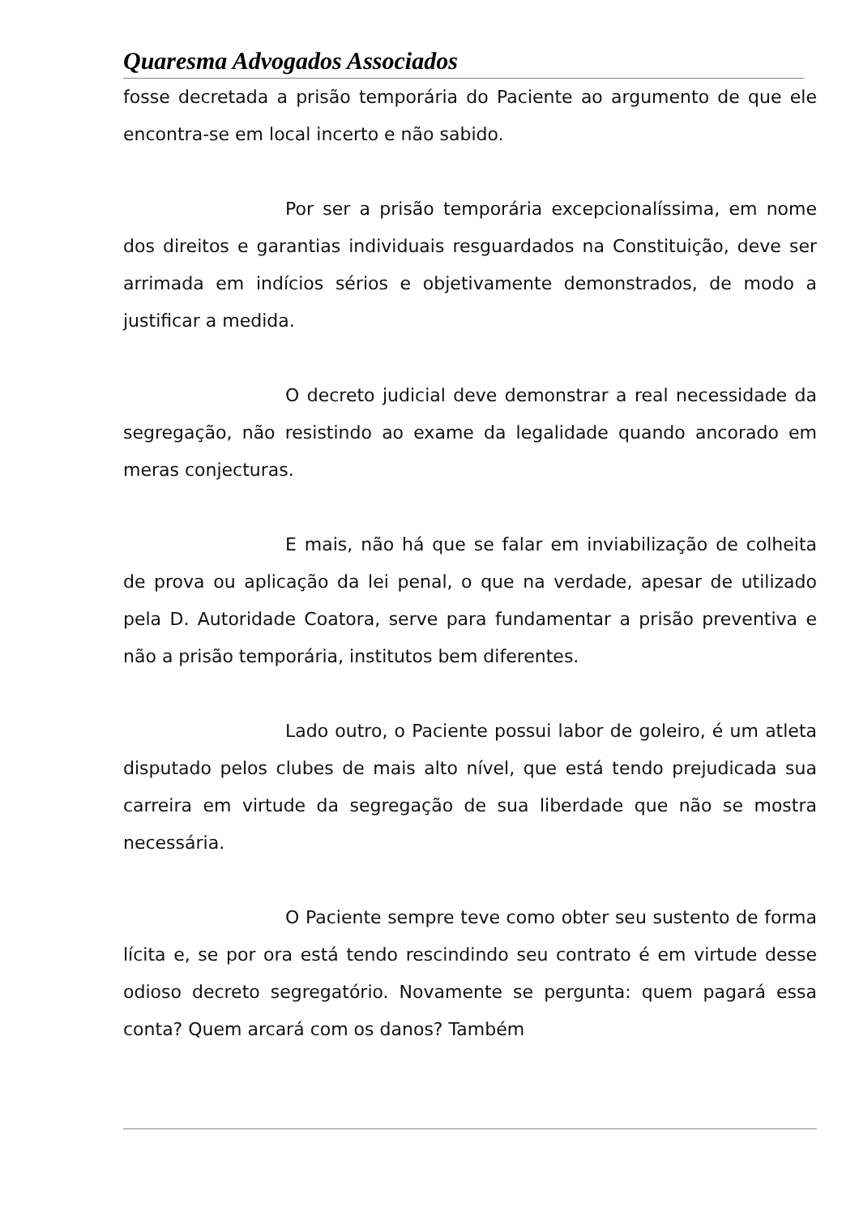Quaresma Advogados Associados
fosse decretada a prisão temporária do Paciente ao argumento de que ele encontra-se em local incerto e não sabido.
Por ser a prisão temporária excepcionalíssima, em nome dos direitos e garantias individuais resguardados na Constituição, deve ser arrimada em indícios sérios e objetivamente demonstrados, de modo a justificar a medida.
O decreto judicial deve demonstrar a real necessidade da segregação, não resistindo ao exame da legalidade quando ancorado em meras conjecturas.
E mais, não há que se falar em inviabilização de colheita de prova ou aplicação da lei penal, o que na verdade, apesar de utilizado pela D. Autoridade Coatora, serve para fundamentar a prisão preventiva e não a prisão temporária, institutos bem diferentes.
Lado outro, o Paciente possui labor de goleiro, é um atleta disputado pelos clubes de mais alto nível, que está tendo prejudicada sua carreira em virtude da segregação de sua liberdade que não se mostra necessária.
O Paciente sempre teve como obter seu sustento de forma lícita e, se por ora está tendo rescindindo seu contrato é em virtude desse odioso decreto segregatório. Novamente se pergunta: quem pagará essa conta? Quem arcará com os danos? Também